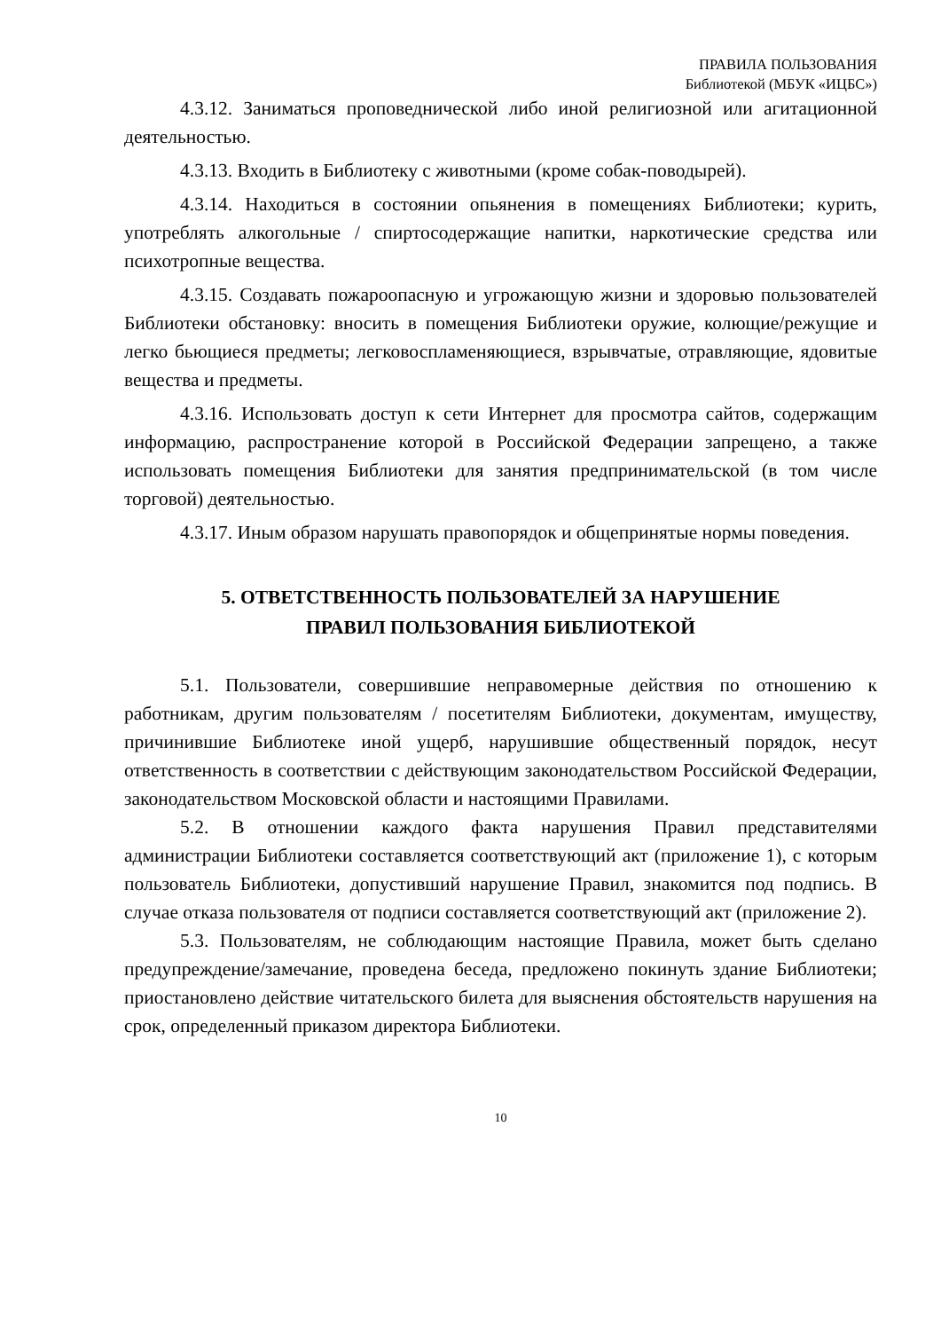ПРАВИЛА ПОЛЬЗОВАНИЯ
Библиотекой (МБУК «ИЦБС»)
4.3.12. Заниматься проповеднической либо иной религиозной или агитационной деятельностью.
4.3.13. Входить в Библиотеку с животными (кроме собак-поводырей).
4.3.14. Находиться в состоянии опьянения в помещениях Библиотеки; курить, употреблять алкогольные / спиртосодержащие напитки, наркотические средства или психотропные вещества.
4.3.15. Создавать пожароопасную и угрожающую жизни и здоровью пользователей Библиотеки обстановку: вносить в помещения Библиотеки оружие, колющие/режущие и легко бьющиеся предметы; легковоспламеняющиеся, взрывчатые, отравляющие, ядовитые вещества и предметы.
4.3.16. Использовать доступ к сети Интернет для просмотра сайтов, содержащим информацию, распространение которой в Российской Федерации запрещено, а также использовать помещения Библиотеки для занятия предпринимательской (в том числе торговой) деятельностью.
4.3.17. Иным образом нарушать правопорядок и общепринятые нормы поведения.
5. ОТВЕТСТВЕННОСТЬ ПОЛЬЗОВАТЕЛЕЙ ЗА НАРУШЕНИЕ
ПРАВИЛ ПОЛЬЗОВАНИЯ БИБЛИОТЕКОЙ
5.1. Пользователи, совершившие неправомерные действия по отношению к работникам, другим пользователям / посетителям Библиотеки, документам, имуществу, причинившие Библиотеке иной ущерб, нарушившие общественный порядок, несут ответственность в соответствии с действующим законодательством Российской Федерации, законодательством Московской области и настоящими Правилами.
5.2. В отношении каждого факта нарушения Правил представителями администрации Библиотеки составляется соответствующий акт (приложение 1), с которым пользователь Библиотеки, допустивший нарушение Правил, знакомится под подпись. В случае отказа пользователя от подписи составляется соответствующий акт (приложение 2).
5.3. Пользователям, не соблюдающим настоящие Правила, может быть сделано предупреждение/замечание, проведена беседа, предложено покинуть здание Библиотеки; приостановлено действие читательского билета для выяснения обстоятельств нарушения на срок, определенный приказом директора Библиотеки.
10